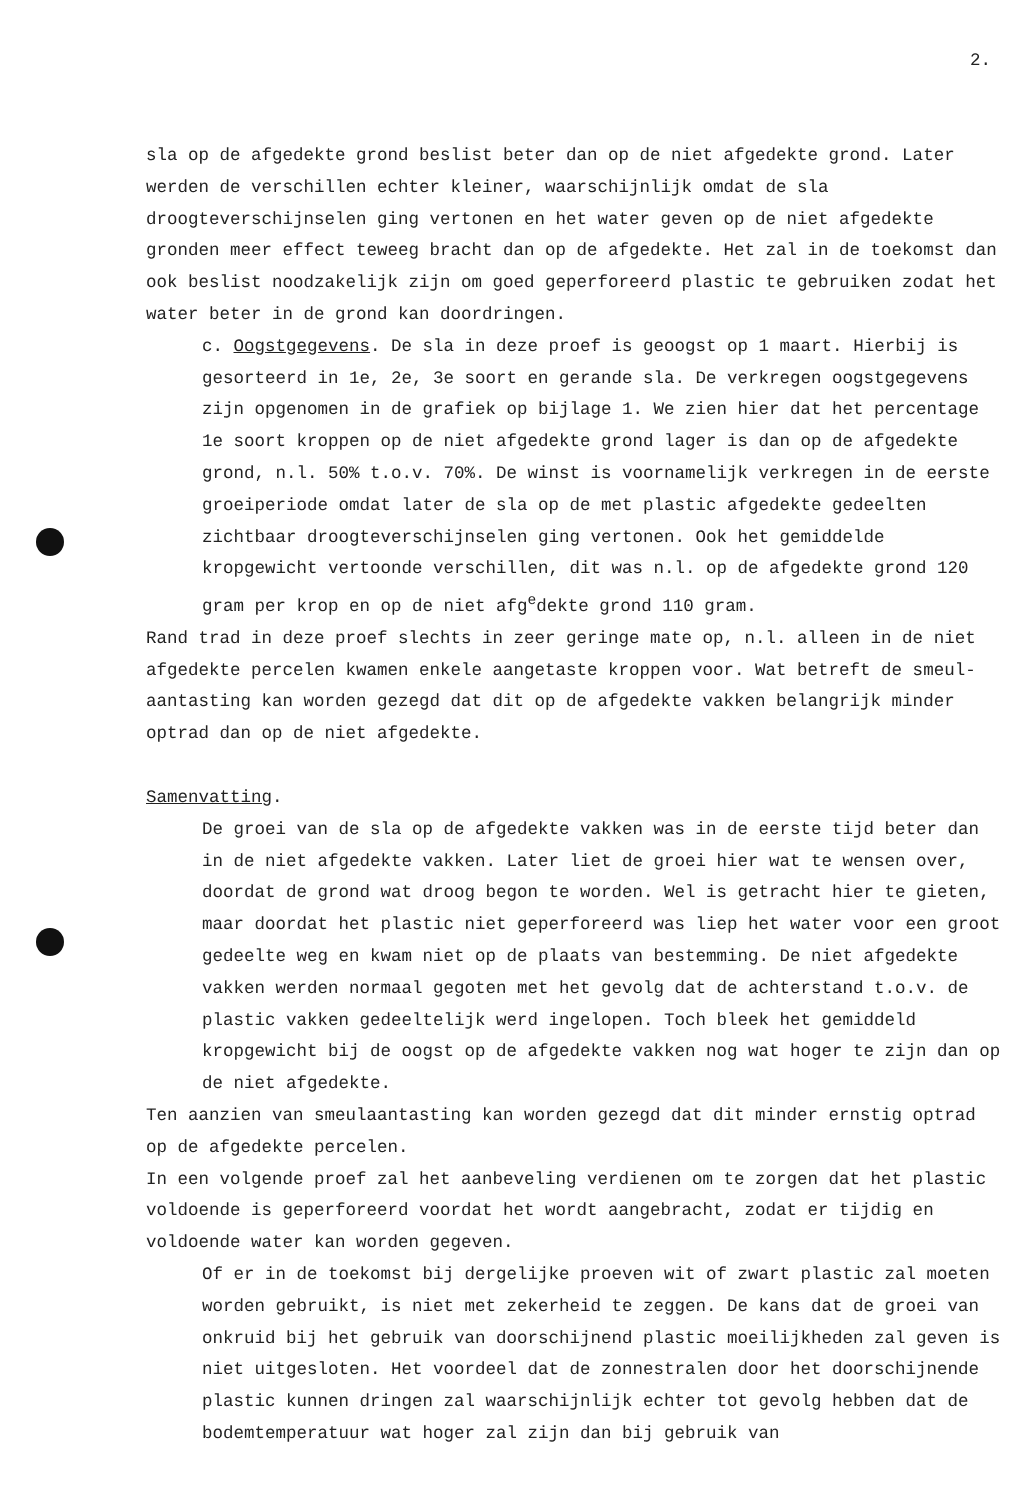2.
sla op de afgedekte grond beslist beter dan op de niet afgedekte grond. Later werden de verschillen echter kleiner, waarschijnlijk omdat de sla droogteverschijnselen ging vertonen en het water geven op de niet afgedekte gronden meer effect teweeg bracht dan op de afgedekte. Het zal in de toekomst dan ook beslist noodzakelijk zijn om goed geperforeerd plastic te gebruiken zodat het water beter in de grond kan doordringen.
c. Oogstgegevens. De sla in deze proef is geoogst op 1 maart. Hierbij is gesorteerd in 1e, 2e, 3e soort en gerande sla. De verkregen oogstgegevens zijn opgenomen in de grafiek op bijlage 1. We zien hier dat het percentage 1e soort kroppen op de niet afgedekte grond lager is dan op de afgedekte grond, n.l. 50% t.o.v. 70%. De winst is voornamelijk verkregen in de eerste groeiperiode omdat later de sla op de met plastic afgedekte gedeelten zichtbaar droogteverschijnselen ging vertonen. Ook het gemiddelde kropgewicht vertoonde verschillen, dit was n.l. op de afgedekte grond 120 gram per krop en op de niet afg<sup>e</sup>dekte grond 110 gram.
Rand trad in deze proef slechts in zeer geringe mate op, n.l. alleen in de niet afgedekte percelen kwamen enkele aangetaste kroppen voor. Wat betreft de smeul-aantasting kan worden gezegd dat dit op de afgedekte vakken belangrijk minder optrad dan op de niet afgedekte.
Samenvatting.
De groei van de sla op de afgedekte vakken was in de eerste tijd beter dan in de niet afgedekte vakken. Later liet de groei hier wat te wensen over, doordat de grond wat droog begon te worden. Wel is getracht hier te gieten, maar doordat het plastic niet geperforeerd was liep het water voor een groot gedeelte weg en kwam niet op de plaats van bestemming. De niet afgedekte vakken werden normaal gegoten met het gevolg dat de achterstand t.o.v. de plastic vakken gedeeltelijk werd ingelopen. Toch bleek het gemiddeld kropgewicht bij de oogst op de afgedekte vakken nog wat hoger te zijn dan op de niet afgedekte.
Ten aanzien van smeulaantasting kan worden gezegd dat dit minder ernstig optrad op de afgedekte percelen.
In een volgende proef zal het aanbeveling verdienen om te zorgen dat het plastic voldoende is geperforeerd voordat het wordt aangebracht, zodat er tijdig en voldoende water kan worden gegeven.
Of er in de toekomst bij dergelijke proeven wit of zwart plastic zal moeten worden gebruikt, is niet met zekerheid te zeggen. De kans dat de groei van onkruid bij het gebruik van doorschijnend plastic moeilijkheden zal geven is niet uitgesloten. Het voordeel dat de zonnestralen door het doorschijnende plastic kunnen dringen zal waarschijnlijk echter tot gevolg hebben dat de bodemtemperatuur wat hoger zal zijn dan bij gebruik van